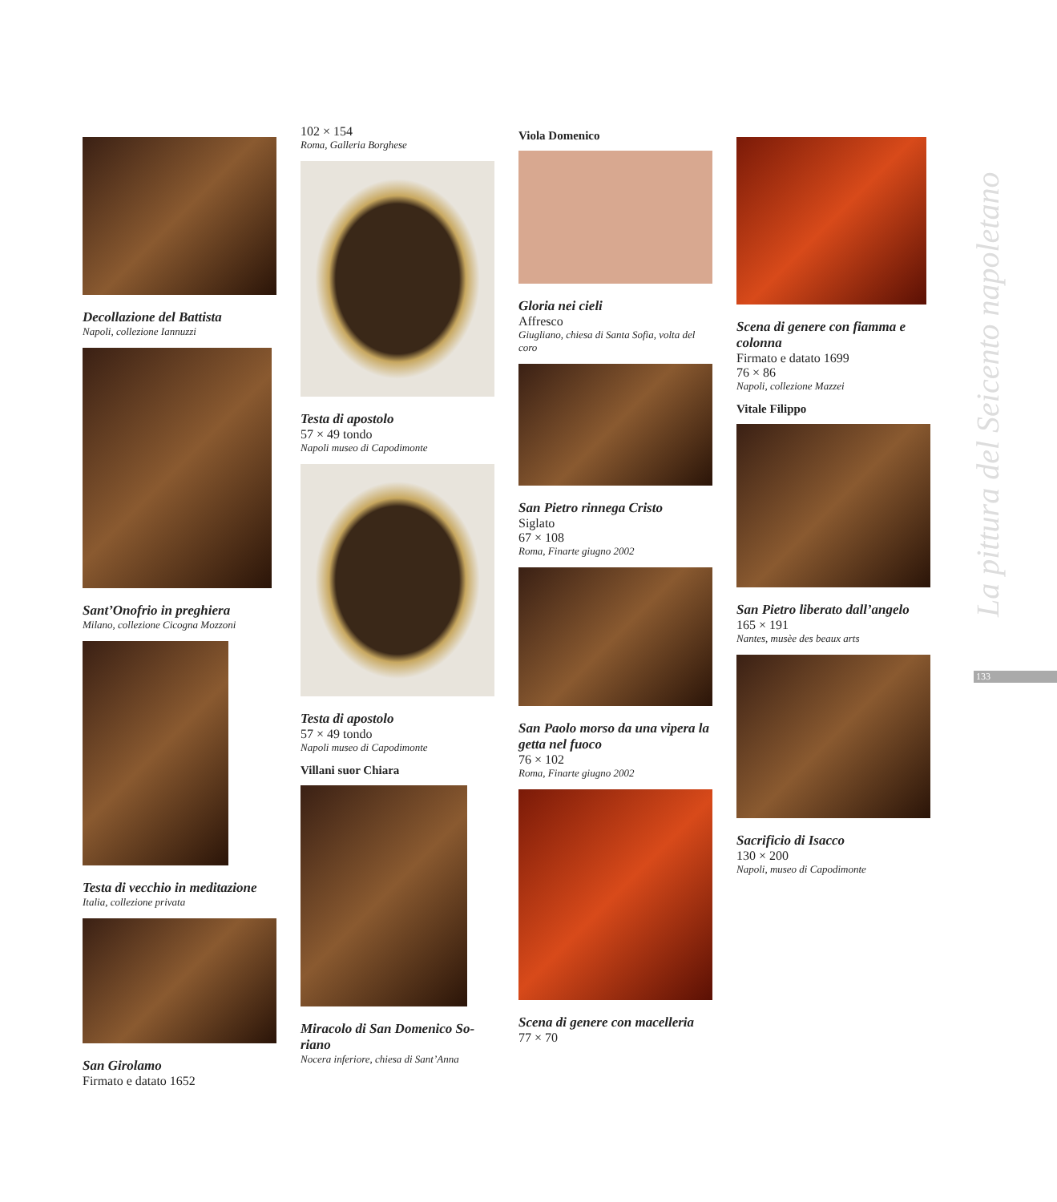Decollazione del Battista
Napoli, collezione Iannuzzi
Sant’Onofrio in preghiera
Milano, collezione Cicogna Mozzoni
Testa di vecchio in meditazione
Italia, collezione privata
San Girolamo
Firmato e datato 1652
102 × 154
Roma, Galleria Borghese
Testa di apostolo
57 × 49 tondo
Napoli museo di Capodimonte
Testa di apostolo
57 × 49 tondo
Napoli museo di Capodimonte
Villani suor Chiara
Miracolo di San Domenico So-riano
Nocera inferiore, chiesa di Sant’Anna
Viola Domenico
Gloria nei cieli
Affresco
Giugliano, chiesa di Santa Sofia, volta del coro
San Pietro rinnega Cristo
Siglato
67 × 108
Roma, Finarte giugno 2002
San Paolo morso da una vipera la getta nel fuoco
76 × 102
Roma, Finarte giugno 2002
Scena di genere con macelleria
77 × 70
Scena di genere con fiamma e colonna
Firmato e datato 1699
76 × 86
Napoli, collezione Mazzei
Vitale Filippo
San Pietro liberato dall’angelo
165 × 191
Nantes, musèe des beaux arts
Sacrificio di Isacco
130 × 200
Napoli, museo di Capodimonte
La pittura del Seicento napoletano
133